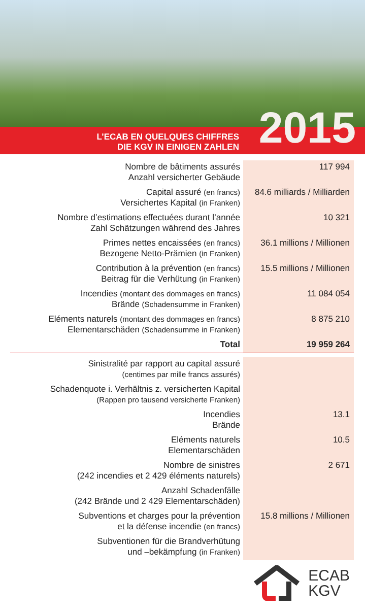2015
L’ECAB EN QUELQUES CHIFFRES
DIE KGV IN EINIGEN ZAHLEN
| Nombre de bâtiments assurés Anzahl versicherter Gebäude | 117 994 |
| Capital assuré (en francs) Versichertes Kapital (in Franken) | 84.6 milliards / Milliarden |
| Nombre d’estimations effectuées durant l’année Zahl Schätzungen während des Jahres | 10 321 |
| Primes nettes encaissées (en francs) Bezogene Netto-Prämien (in Franken) | 36.1 millions / Millionen |
| Contribution à la prévention (en francs) Beitrag für die Verhütung (in Franken) | 15.5 millions / Millionen |
| Incendies (montant des dommages en francs) Brände (Schadensumme in Franken) | 11 084 054 |
| Eléments naturels (montant des dommages en francs) Elementarschäden (Schadensumme in Franken) | 8 875 210 |
| Total | 19 959 264 |
| Sinistralité par rapport au capital assuré (centimes par mille francs assurés) | |
| Schadenquote i. Verhältnis z. versicherten Kapital (Rappen pro tausend versicherte Franken) | |
| Incendies Brände | 13.1 |
| Eléments naturels Elementarschäden | 10.5 |
| Nombre de sinistres (242 incendies et 2 429 éléments naturels) | 2 671 |
| Anzahl Schadenfälle (242 Brände und 2 429 Elementarschäden) | |
| Subventions et charges pour la prévention et la défense incendie (en francs) | 15.8 millions / Millionen |
| Subventionen für die Brandverhütung und –bekämpfung (in Franken) | |
ECAB
KGV